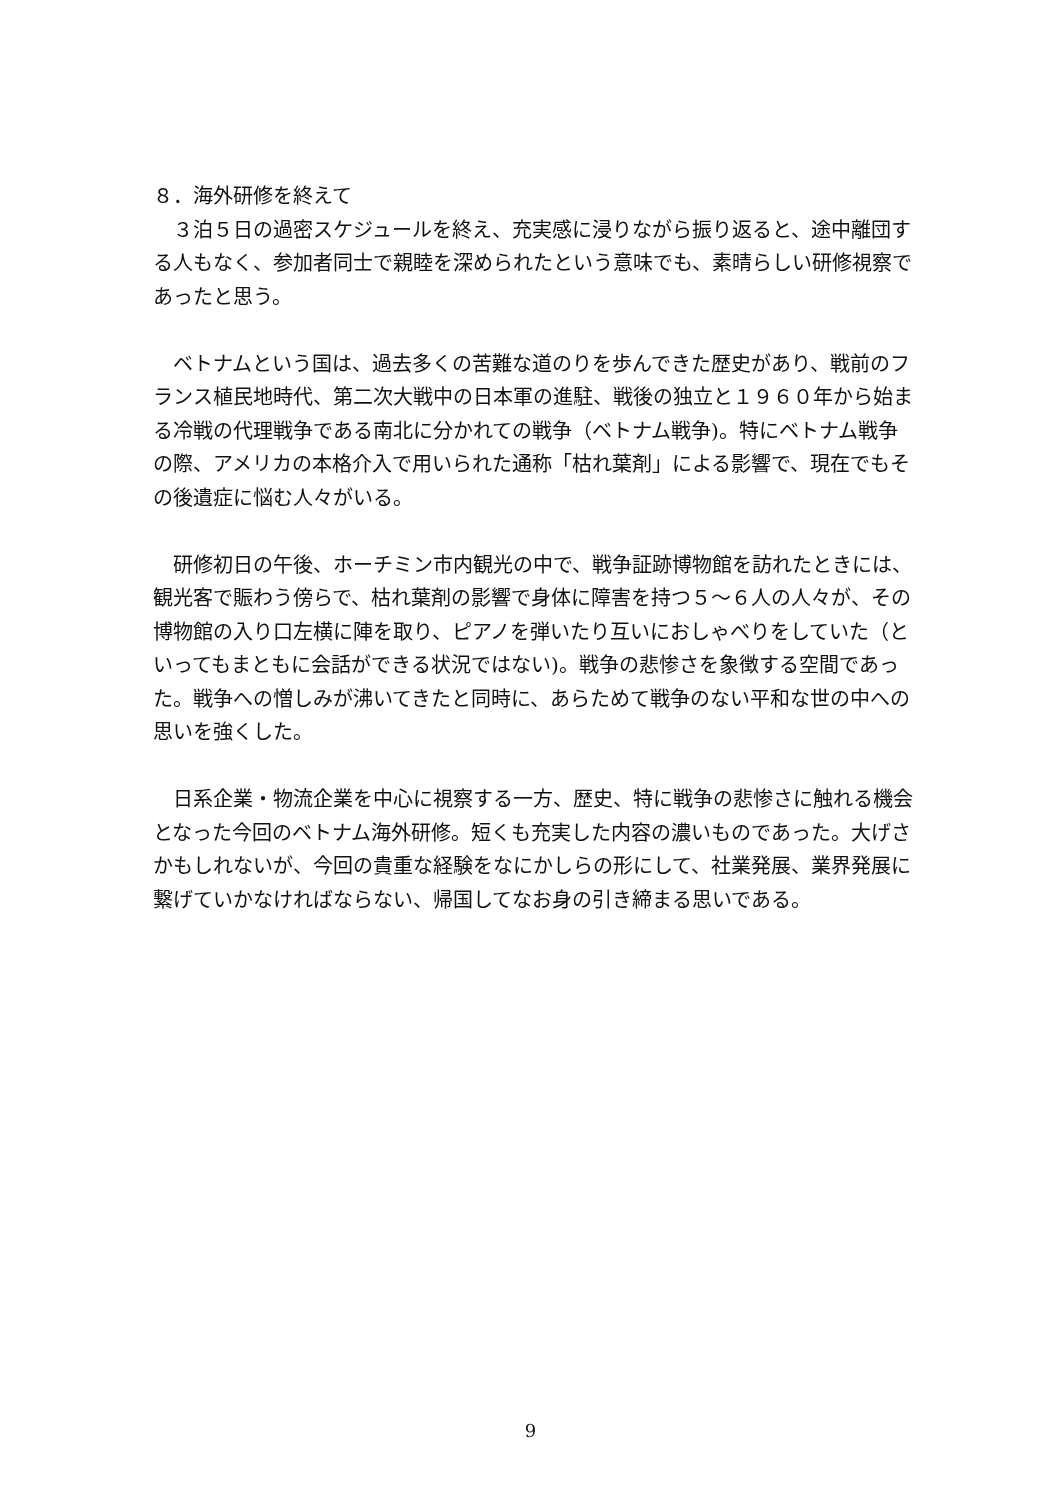８．海外研修を終えて
　３泊５日の過密スケジュールを終え、充実感に浸りながら振り返ると、途中離団する人もなく、参加者同士で親睦を深められたという意味でも、素晴らしい研修視察であったと思う。
　ベトナムという国は、過去多くの苦難な道のりを歩んできた歴史があり、戦前のフランス植民地時代、第二次大戦中の日本軍の進駐、戦後の独立と１９６０年から始まる冷戦の代理戦争である南北に分かれての戦争（ベトナム戦争)。特にベトナム戦争の際、アメリカの本格介入で用いられた通称「枯れ葉剤」による影響で、現在でもその後遺症に悩む人々がいる。
　研修初日の午後、ホーチミン市内観光の中で、戦争証跡博物館を訪れたときには、観光客で賑わう傍らで、枯れ葉剤の影響で身体に障害を持つ５～６人の人々が、その博物館の入り口左横に陣を取り、ピアノを弾いたり互いにおしゃべりをしていた（といってもまともに会話ができる状況ではない)。戦争の悲惨さを象徴する空間であった。戦争への憎しみが沸いてきたと同時に、あらためて戦争のない平和な世の中への思いを強くした。
　日系企業・物流企業を中心に視察する一方、歴史、特に戦争の悲惨さに触れる機会となった今回のベトナム海外研修。短くも充実した内容の濃いものであった。大げさかもしれないが、今回の貴重な経験をなにかしらの形にして、社業発展、業界発展に繋げていかなければならない、帰国してなお身の引き締まる思いである。
9